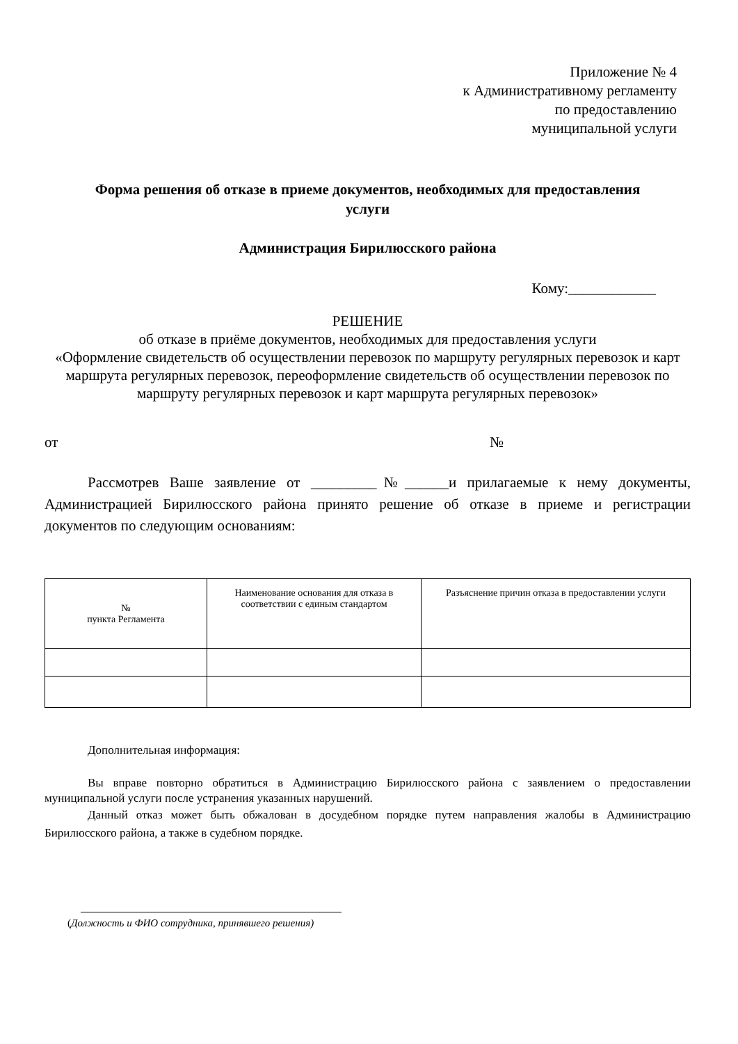Приложение № 4
к Административному регламенту
по предоставлению
муниципальной услуги
Форма решения об отказе в приеме документов, необходимых для предоставления услуги
Администрация Бирилюсского района
Кому:____________
РЕШЕНИЕ
об отказе в приёме документов, необходимых для предоставления услуги
«Оформление свидетельств об осуществлении перевозок по маршруту регулярных перевозок и карт маршрута регулярных перевозок, переоформление свидетельств об осуществлении перевозок по маршруту регулярных перевозок и карт маршрута регулярных перевозок»
от №
Рассмотрев Ваше заявление от _________№______и прилагаемые к нему документы, Администрацией Бирилюсского района принято решение об отказе в приеме и регистрации документов по следующим основаниям:
| № пункта Регламента | Наименование основания для отказа в соответствии с единым стандартом | Разъяснение причин отказа в предоставлении услуги |
| --- | --- | --- |
Дополнительная информация:
Вы вправе повторно обратиться в Администрацию Бирилюсского района с заявлением о предоставлении муниципальной услуги после устранения указанных нарушений.
Данный отказ может быть обжалован в досудебном порядке путем направления жалобы в Администрацию Бирилюсского района, а также в судебном порядке.
(Должность и ФИО сотрудника, принявшего решения)